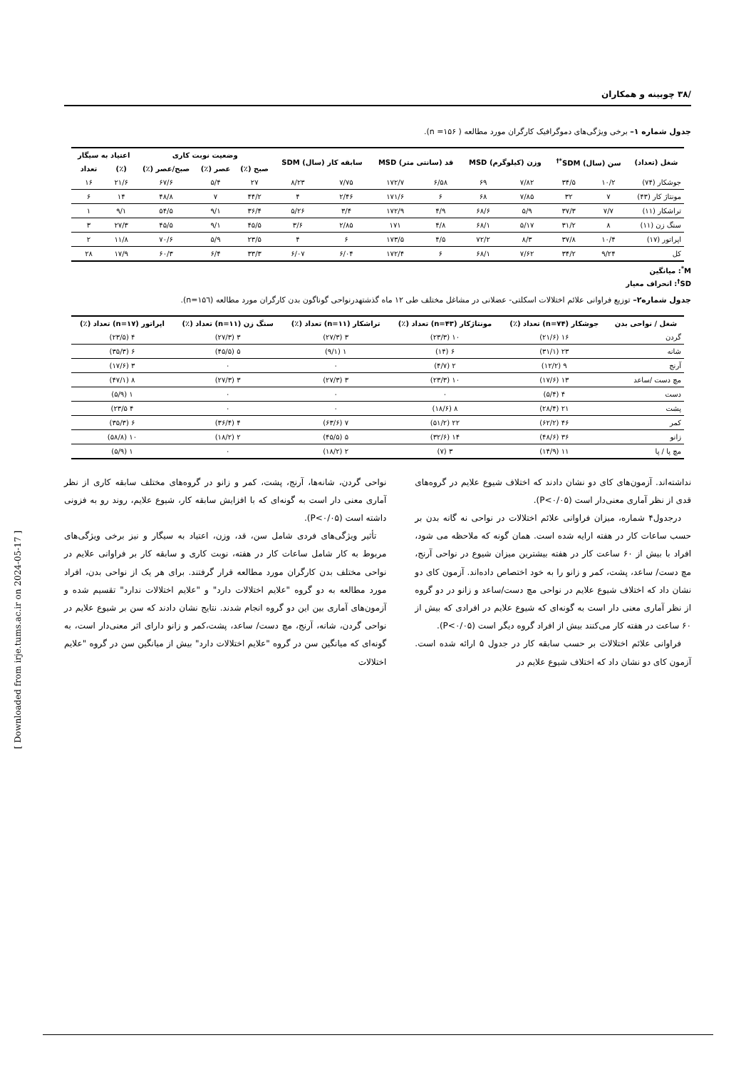/۳۸ چوبینه و همکاران
جدول شماره ۱– برخی ویژگی‌های دموگرافیک کارگران مورد مطالعه ( n =۱۵۶).
| شغل (تعداد) | سن (سال) SDM<sup>*†</sup> | | وزن (کیلوگرم) MSD | | قد (سانتی متر) MSD | | سابقه کار (سال) SDM | | وضعیت نوبت کاری | | | اعتیاد به سیگار | |
| --- | --- | --- | --- | --- | --- | --- | --- | --- | --- | --- | --- | --- | --- |
| | | | | | | | | | صبح (٪) | عصر (٪) | صبح/عصر (٪) | (٪) | تعداد |
| جوشکار (۷۴) | ۱۰/۲ | ۳۴/۵ | ۷/۸۲ | ۶۹ | ۶/۵۸ | ۱۷۲/۷ | ۷/۷۵ | ۸/۲۳ | ۲۷ | ۵/۴ | ۶۷/۶ | ۲۱/۶ | ۱۶ |
| مونتاژ کار (۴۳) | ۷ | ۳۲ | ۷/۸۵ | ۶۸ | ۶ | ۱۷۱/۶ | ۲/۴۶ | ۴ | ۴۴/۲ | ۷ | ۴۸/۸ | ۱۴ | ۶ |
| تراشکار (۱۱) | ۷/۷ | ۳۷/۳ | ۵/۹ | ۶۸/۶ | ۴/۹ | ۱۷۲/۹ | ۳/۴ | ۵/۲۶ | ۳۶/۴ | ۹/۱ | ۵۴/۵ | ۹/۱ | ۱ |
| سنگ زن (۱۱) | ۸ | ۳۱/۲ | ۵/۱۷ | ۶۸/۱ | ۴/۸ | ۱۷۱ | ۲/۸۵ | ۳/۶ | ۴۵/۵ | ۹/۱ | ۴۵/۵ | ۲۷/۳ | ۳ |
| اپراتور (۱۷) | ۱۰/۴ | ۳۷/۸ | ۸/۳ | ۷۲/۲ | ۴/۵ | ۱۷۳/۵ | ۶ | ۴ | ۲۳/۵ | ۵/۹ | ۷۰/۶ | ۱۱/۸ | ۲ |
| کل | ۹/۲۴ | ۳۴/۲ | ۷/۶۲ | ۶۸/۱ | ۶ | ۱۷۲/۴ | ۶/۰۴ | ۶/۰۷ | ۳۳/۳ | ۶/۴ | ۶۰/۳ | ۱۷/۹ | ۲۸ |
M<sup>*</sup>: میانگین
SD<sup>†</sup>: انحراف معیار
جدول شماره۲– توزیع فراوانی علائم اختلالات اسکلتی- عضلانی در مشاغل مختلف طی ۱۲ ماه گذشتهدرنواحی گوناگون بدن کارگران مورد مطالعه (n=۱۵٦).
| شغل / نواحی بدن | جوشکار (n=۷۴) تعداد (٪) | مونتاژکار (n=۴۳) تعداد (٪) | تراشکار (n=۱۱) تعداد (٪) | سنگ زن (n=۱۱) تعداد (٪) | اپراتور (n=۱۷) تعداد (٪) |
| --- | --- | --- | --- | --- | --- |
| گردن | ۱۶ (۲۱/۶) | ۱۰ (۲۳/۳) | ۳ (۲۷/۳) | ۳ (۲۷/۳) | ۴ (۲۳/۵) |
| شانه | ۲۳ (۳۱/۱) | ۶ (۱۴) | ۱ (۹/۱) | ۵ (۴۵/۵) | ۶ (۳۵/۳) |
| آرنج | ۹ (۱۲/۲) | ۲ (۴/۷) | ۰ | ۰ | ۳ (۱۷/۶) |
| مچ دست /ساعد | ۱۳ (۱۷/۶) | ۱۰ (۲۳/۳) | ۳ (۲۷/۳) | ۳ (۲۷/۳) | ۸ (۴۷/۱) |
| دست | ۴ (۵/۴) | ۰ | ۰ | ۰ | ۱ (۵/۹) |
| پشت | ۲۱ (۲۸/۴) | ۸ (۱۸/۶) | ۰ | ۰ | ۴ ۲۳/۵) |
| کمر | ۴۶ (۶۲/۲) | ۲۲ (۵۱/۲) | ۷ (۶۳/۶) | ۴ (۳۶/۴) | ۶ (۳۵/۳) |
| زانو | ۳۶ (۴۸/۶) | ۱۴ (۳۲/۶) | ۵ (۴۵/۵) | ۲ (۱۸/۲) | ۱۰ (۵۸/۸) |
| مچ پا / پا | ۱۱ (۱۴/۹) | ۳ (۷) | ۲ (۱۸/۲) | ۰ | ۱ (۵/۹) |
نداشته‌اند. آزمون‌های کای دو نشان دادند که اختلاف شیوع علایم در گروه‌های قدی از نظر آماری معنی‌دار است (P<۰/۰۵).
درجدول۴ شماره، میزان فراوانی علائم اختلالات در نواحی نه گانه بدن بر حسب ساعات کار در هفته ارایه شده است. همان گونه که ملاحظه می شود، افراد با بیش از ۶۰ ساعت کار در هفته بیشترین میزان شیوع در نواحی آرنج، مچ دست/ ساعد، پشت، کمر و زانو را به خود اختصاص داده‌اند. آزمون کای دو نشان داد که اختلاف شیوع علایم در نواحی مچ دست/ساعد و زانو در دو گروه از نظر آماری معنی دار است به گونه‌ای که شیوع علایم در افرادی که بیش از ۶۰ ساعت در هفته کار می‌کنند بیش از افراد گروه دیگر است (P<۰/۰۵).
فراوانی علائم اختلالات بر حسب سابقه کار در جدول ۵ ارائه شده است. آزمون کای دو نشان داد که اختلاف شیوع علایم در
نواحی گردن، شانه‌ها، آرنج، پشت، کمر و زانو در گروه‌های مختلف سابقه کاری از نظر آماری معنی دار است به گونه‌ای که با افزایش سابقه کار، شیوع علایم، روند رو به فزونی داشته است (P<۰/۰۵).
تأثیر ویژگی‌های فردی شامل سن، قد، وزن، اعتیاد به سیگار و نیز برخی ویژگی‌های مربوط به کار شامل ساعات کار در هفته، نوبت کاری و سابقه کار بر فراوانی علایم در نواحی مختلف بدن کارگران مورد مطالعه قرار گرفتند. برای هر یک از نواحی بدن، افراد مورد مطالعه به دو گروه "علایم اختلالات دارد" و "علایم اختلالات ندارد" تقسیم شده و آزمون‌های آماری بین این دو گروه انجام شدند. نتایج نشان دادند که سن بر شیوع علایم در نواحی گردن، شانه، آرنج، مچ دست/ ساعد، پشت،کمر و زانو دارای اثر معنی‌دار است، به گونه‌ای که میانگین سن در گروه "علایم اختلالات دارد" بیش از میانگین سن در گروه "علایم اختلالات
[ Downloaded from irje.tums.ac.ir on 2024-05-17 ]